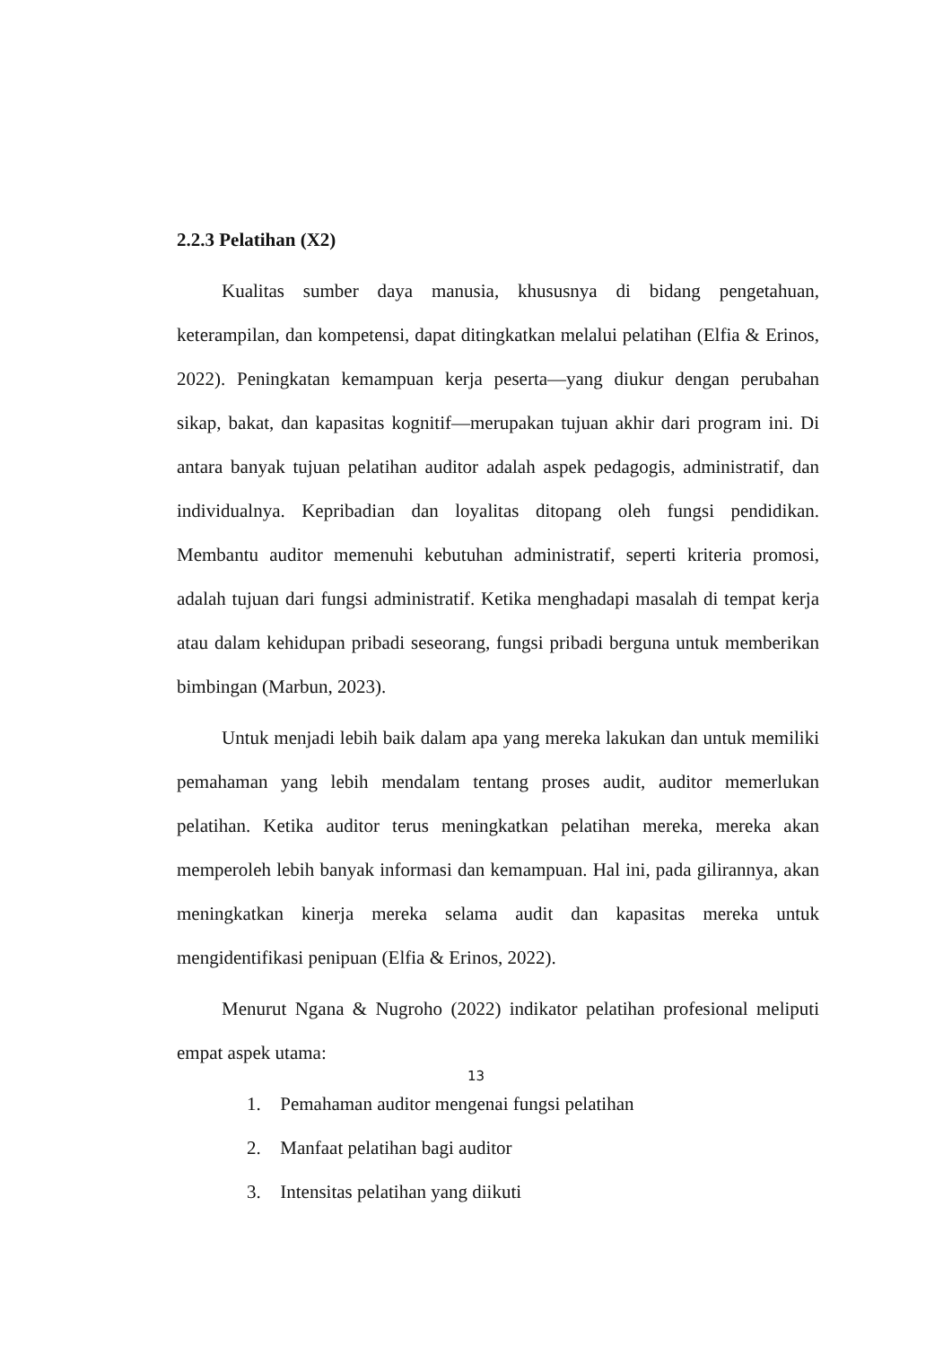2.2.3 Pelatihan (X2)
Kualitas sumber daya manusia, khususnya di bidang pengetahuan, keterampilan, dan kompetensi, dapat ditingkatkan melalui pelatihan (Elfia & Erinos, 2022). Peningkatan kemampuan kerja peserta—yang diukur dengan perubahan sikap, bakat, dan kapasitas kognitif—merupakan tujuan akhir dari program ini. Di antara banyak tujuan pelatihan auditor adalah aspek pedagogis, administratif, dan individualnya. Kepribadian dan loyalitas ditopang oleh fungsi pendidikan. Membantu auditor memenuhi kebutuhan administratif, seperti kriteria promosi, adalah tujuan dari fungsi administratif. Ketika menghadapi masalah di tempat kerja atau dalam kehidupan pribadi seseorang, fungsi pribadi berguna untuk memberikan bimbingan (Marbun, 2023).
Untuk menjadi lebih baik dalam apa yang mereka lakukan dan untuk memiliki pemahaman yang lebih mendalam tentang proses audit, auditor memerlukan pelatihan. Ketika auditor terus meningkatkan pelatihan mereka, mereka akan memperoleh lebih banyak informasi dan kemampuan. Hal ini, pada gilirannya, akan meningkatkan kinerja mereka selama audit dan kapasitas mereka untuk mengidentifikasi penipuan (Elfia & Erinos, 2022).
Menurut Ngana & Nugroho (2022) indikator pelatihan profesional meliputi empat aspek utama:
1. Pemahaman auditor mengenai fungsi pelatihan
2. Manfaat pelatihan bagi auditor
3. Intensitas pelatihan yang diikuti
13